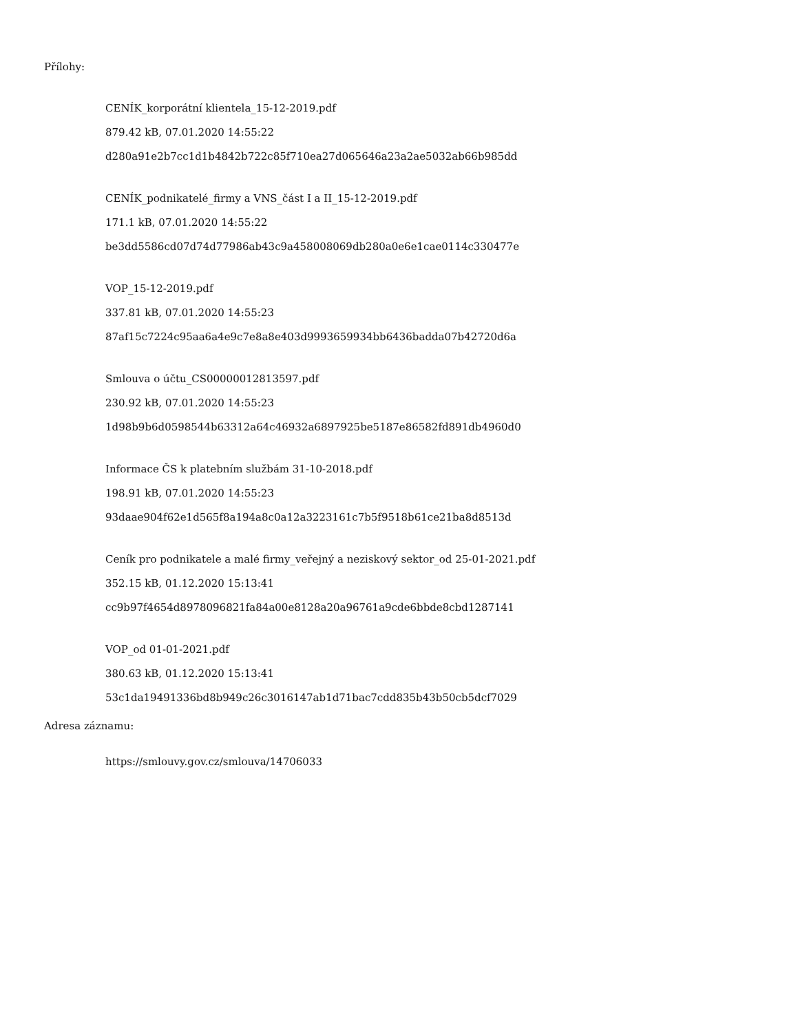Přílohy:
CENÍK_korporátní klientela_15-12-2019.pdf
879.42 kB, 07.01.2020 14:55:22
d280a91e2b7cc1d1b4842b722c85f710ea27d065646a23a2ae5032ab66b985dd
CENÍK_podnikatelé_firmy a VNS_část I a II_15-12-2019.pdf
171.1 kB, 07.01.2020 14:55:22
be3dd5586cd07d74d77986ab43c9a458008069db280a0e6e1cae0114c330477e
VOP_15-12-2019.pdf
337.81 kB, 07.01.2020 14:55:23
87af15c7224c95aa6a4e9c7e8a8e403d9993659934bb6436badda07b42720d6a
Smlouva o účtu_CS00000012813597.pdf
230.92 kB, 07.01.2020 14:55:23
1d98b9b6d0598544b63312a64c46932a6897925be5187e86582fd891db4960d0
Informace ČS k platebním službám 31-10-2018.pdf
198.91 kB, 07.01.2020 14:55:23
93daae904f62e1d565f8a194a8c0a12a3223161c7b5f9518b61ce21ba8d8513d
Ceník pro podnikatele a malé firmy_veřejný a neziskový sektor_od 25-01-2021.pdf
352.15 kB, 01.12.2020 15:13:41
cc9b97f4654d8978096821fa84a00e8128a20a96761a9cde6bbde8cbd1287141
VOP_od 01-01-2021.pdf
380.63 kB, 01.12.2020 15:13:41
53c1da19491336bd8b949c26c3016147ab1d71bac7cdd835b43b50cb5dcf7029
Adresa záznamu:
https://smlouvy.gov.cz/smlouva/14706033